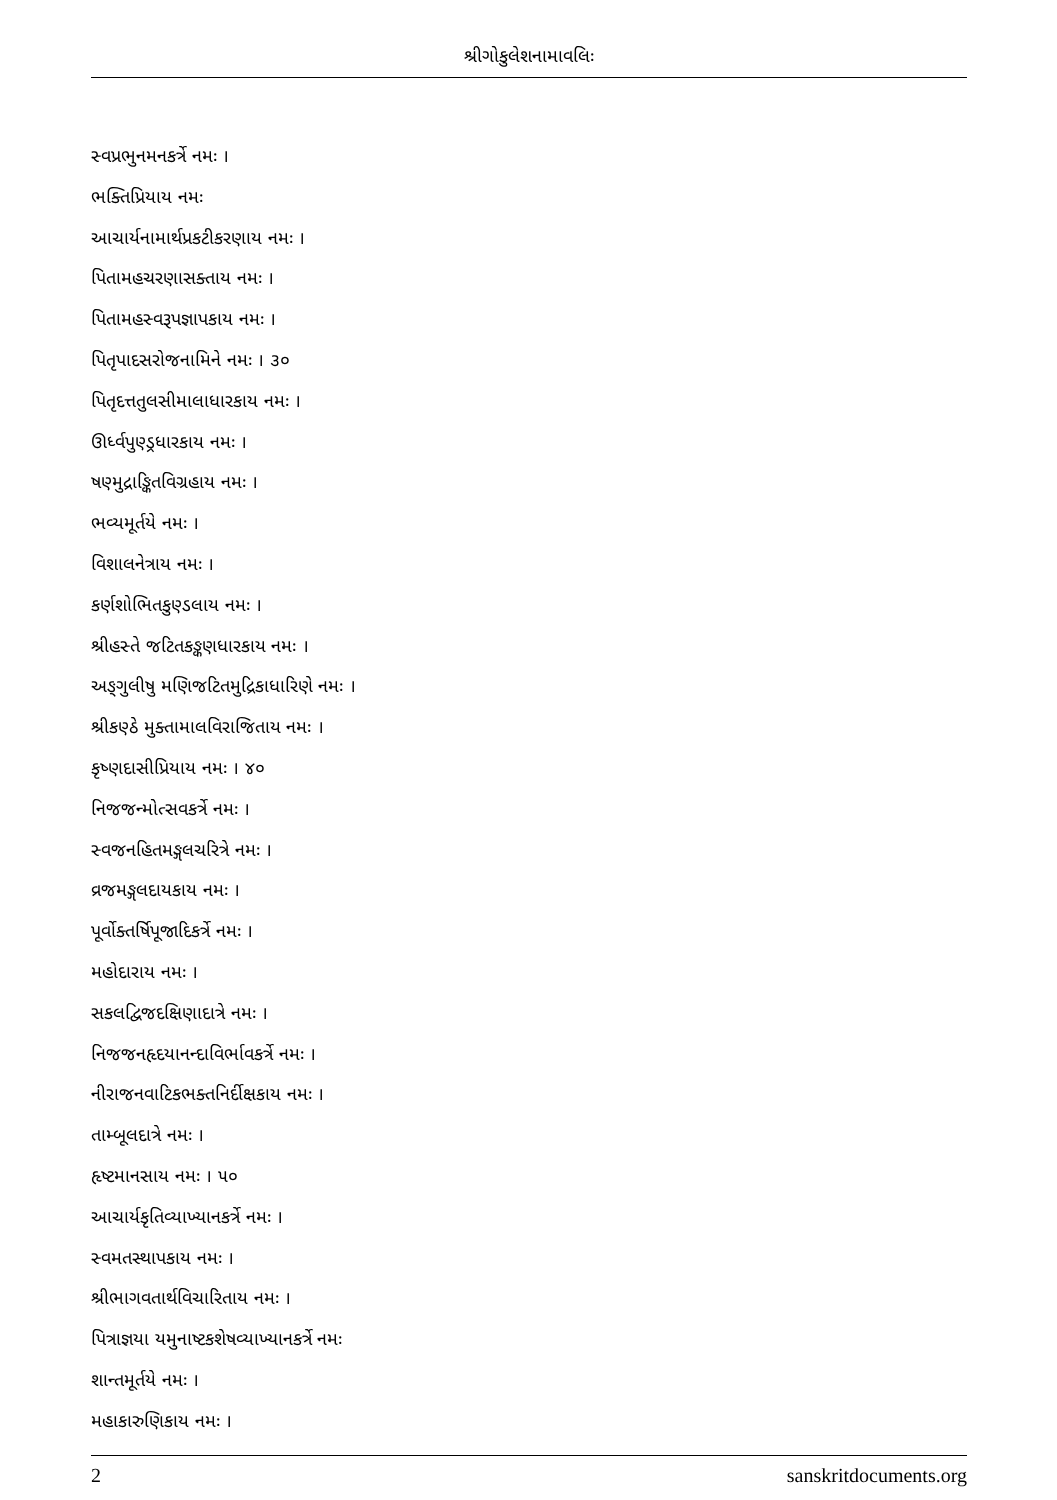શ્રીગોકુલેશનામાવલિઃ
સ્વપ્રભુનમનકર્ત્રે નમઃ ।
ભક્તિપ્રિયાય નમઃ
આચાર્યનામાર્થપ્રકટીકરણાય નમઃ ।
પિતામહચરણાસક્તાય નમઃ ।
પિતામહસ્વરૂપજ્ઞાપકાય નમઃ ।
પિતૃપાદસરોજનામિને નમઃ । ૩૦
પિતૃદત્તતુલસીમાલાધારકાય નમઃ ।
ઊર્ધ્વપુણ્ડ્રધારકાય નમઃ ।
ષણ્મુદ્રાઙ્કિતવિગ્રહાય નમઃ ।
ભવ્યમૂર્તયે નમઃ ।
વિશાલનેત્રાય નમઃ ।
કર્ણશોભિતકુણ્ડલાય નમઃ ।
શ્રીહસ્તે જટિતકઙ્કણધારકાય નમઃ ।
અઙ્ગુલીષુ મણિજટિતમુદ્રિકાધારિણે નમઃ ।
શ્રીકણ્ઠે મુક્તામાલવિરાજિતાય નમઃ ।
કૃષ્ણદાસીપ્રિયાય નમઃ । ૪૦
નિજજન્મોત્સવકર્ત્રે નમઃ ।
સ્વજનહિતમઙ્ગલચરિત્રે નમઃ ।
વ્રજમઙ્ગલદાયકાય નમઃ ।
પૂર્વોક્તર્ષિપૂજાદિકર્ત્રે નમઃ ।
મહોદારાય નમઃ ।
સકલદ્વિજદક્ષિણાદાત્રે નમઃ ।
નિજજનહૃદયાનન્દાવિર્ભાવકર્ત્રે નમઃ ।
નીરાજનવાટિકભક્તનિર્દીક્ષકાય નમઃ ।
તામ્બૂલદાત્રે નમઃ ।
હૃષ્ટમાનસાય નમઃ । ૫૦
આચાર્યકૃતિવ્યાખ્યાનકર્ત્રે નમઃ ।
સ્વમતસ્થાપકાય નમઃ ।
શ્રીભાગવતાર્થવિચારિતાય નમઃ ।
પિત્રાજ્ઞયા યમુનાષ્ટકશેષવ્યાખ્યાનકર્ત્રે નમઃ
શાન્તમૂર્તયે નમઃ ।
મહાકારુણિકાય નમઃ ।
2 sanskritdocuments.org